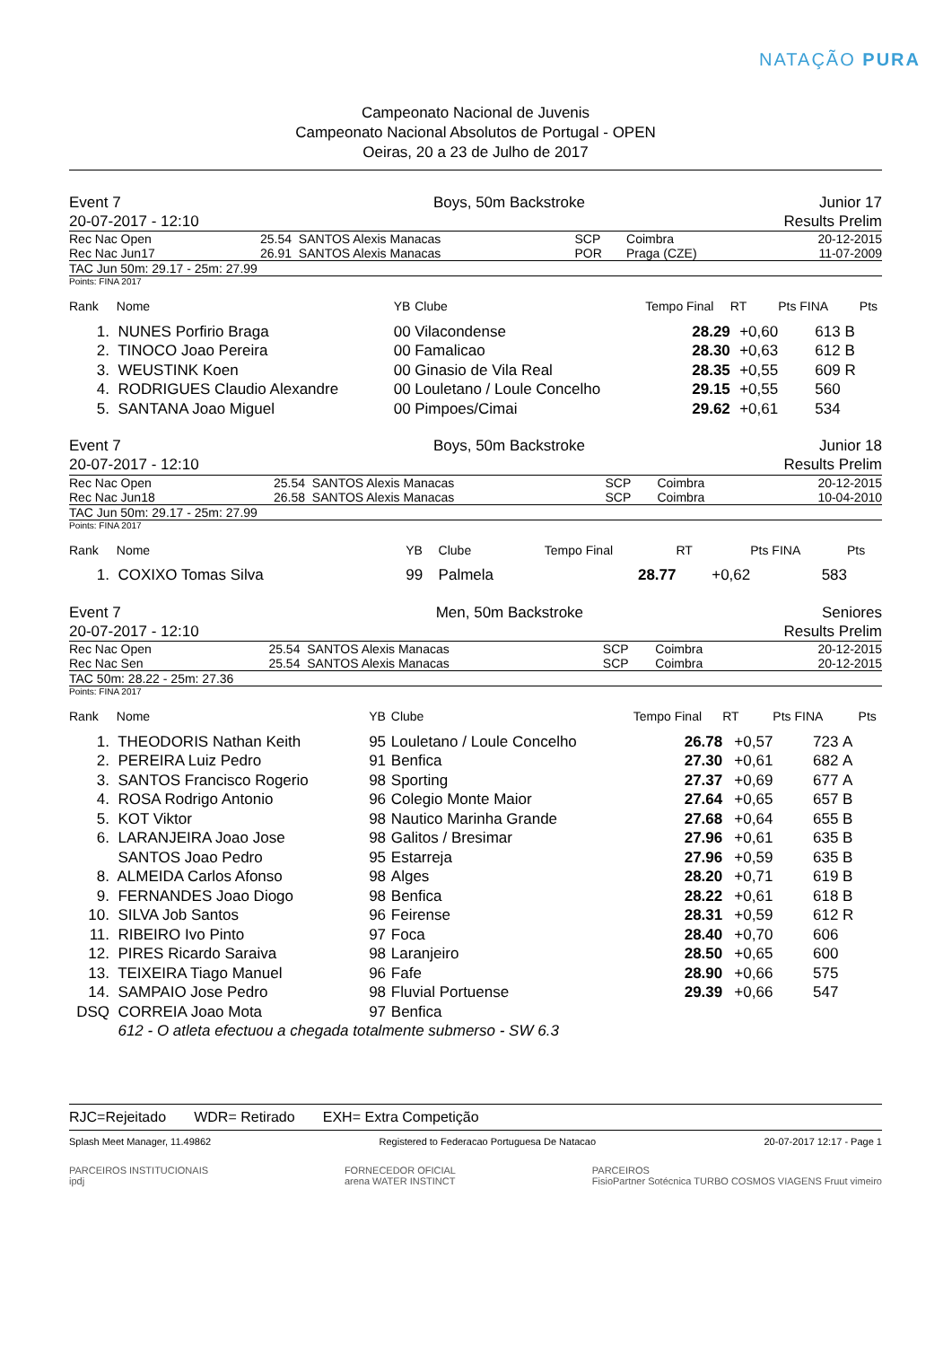NATAÇÃO PURA
Campeonato Nacional de Juvenis
Campeonato Nacional Absolutos de Portugal - OPEN
Oeiras, 20 a 23 de Julho de 2017
| Event 7 | Boys, 50m Backstroke | Junior 17 |
| 20-07-2017 - 12:10 | | Results Prelim |
| Rec Nac Open | 25.54 | SANTOS Alexis Manacas | SCP | Coimbra | 20-12-2015 |
| Rec Nac Jun17 | 26.91 | SANTOS Alexis Manacas | POR | Praga (CZE) | 11-07-2009 |
TAC Jun 50m: 29.17 - 25m: 27.99
Points: FINA 2017
| Rank | Nome | YB | Clube | Tempo Final | RT | Pts FINA | | Pts |
| --- | --- | --- | --- | --- | --- | --- | --- | --- |
| 1. | NUNES Porfirio Braga | 00 | Vilacondense | 28.29 | +0,60 | 613 | B | |
| 2. | TINOCO Joao Pereira | 00 | Famalicao | 28.30 | +0,63 | 612 | B | |
| 3. | WEUSTINK Koen | 00 | Ginasio de Vila Real | 28.35 | +0,55 | 609 | R | |
| 4. | RODRIGUES Claudio Alexandre | 00 | Louletano / Loule Concelho | 29.15 | +0,55 | 560 | | |
| 5. | SANTANA Joao Miguel | 00 | Pimpoes/Cimai | 29.62 | +0,61 | 534 | | |
| Event 7 | Boys, 50m Backstroke | Junior 18 |
| 20-07-2017 - 12:10 | | Results Prelim |
| Rec Nac Open | 25.54 | SANTOS Alexis Manacas | SCP | Coimbra | 20-12-2015 |
| Rec Nac Jun18 | 26.58 | SANTOS Alexis Manacas | SCP | Coimbra | 10-04-2010 |
TAC Jun 50m: 29.17 - 25m: 27.99
Points: FINA 2017
| Rank | Nome | YB | Clube | Tempo Final | RT | Pts FINA | | Pts |
| --- | --- | --- | --- | --- | --- | --- | --- | --- |
| 1. | COXIXO Tomas Silva | 99 | Palmela | 28.77 | +0,62 | 583 | | |
| Event 7 | Men, 50m Backstroke | Seniores |
| 20-07-2017 - 12:10 | | Results Prelim |
| Rec Nac Open | 25.54 | SANTOS Alexis Manacas | SCP | Coimbra | 20-12-2015 |
| Rec Nac Sen | 25.54 | SANTOS Alexis Manacas | SCP | Coimbra | 20-12-2015 |
TAC 50m: 28.22 - 25m: 27.36
Points: FINA 2017
| Rank | Nome | YB | Clube | Tempo Final | RT | Pts FINA | | Pts |
| --- | --- | --- | --- | --- | --- | --- | --- | --- |
| 1. | THEODORIS Nathan Keith | 95 | Louletano / Loule Concelho | 26.78 | +0,57 | 723 | A | |
| 2. | PEREIRA Luiz Pedro | 91 | Benfica | 27.30 | +0,61 | 682 | A | |
| 3. | SANTOS Francisco Rogerio | 98 | Sporting | 27.37 | +0,69 | 677 | A | |
| 4. | ROSA Rodrigo Antonio | 96 | Colegio Monte Maior | 27.64 | +0,65 | 657 | B | |
| 5. | KOT Viktor | 98 | Nautico Marinha Grande | 27.68 | +0,64 | 655 | B | |
| 6. | LARANJEIRA Joao Jose | 98 | Galitos / Bresimar | 27.96 | +0,61 | 635 | B | |
| | SANTOS Joao Pedro | 95 | Estarreja | 27.96 | +0,59 | 635 | B | |
| 8. | ALMEIDA Carlos Afonso | 98 | Alges | 28.20 | +0,71 | 619 | B | |
| 9. | FERNANDES Joao Diogo | 98 | Benfica | 28.22 | +0,61 | 618 | B | |
| 10. | SILVA Job Santos | 96 | Feirense | 28.31 | +0,59 | 612 | R | |
| 11. | RIBEIRO Ivo Pinto | 97 | Foca | 28.40 | +0,70 | 606 | | |
| 12. | PIRES Ricardo Saraiva | 98 | Laranjeiro | 28.50 | +0,65 | 600 | | |
| 13. | TEIXEIRA Tiago Manuel | 96 | Fafe | 28.90 | +0,66 | 575 | | |
| 14. | SAMPAIO Jose Pedro | 98 | Fluvial Portuense | 29.39 | +0,66 | 547 | | |
| DSQ | CORREIA Joao Mota | 97 | Benfica | | | | | |
| | 612 - O atleta efectuou a chegada totalmente submerso - SW 6.3 | | | | | | | |
RJC=Rejeitado WDR= Retirado EXH= Extra Competição
Splash Meet Manager, 11.49862 Registered to Federacao Portuguesa De Natacao 20-07-2017 12:17 - Page 1
PARCEIROS INSTITUCIONAIS
ipdj FORNECEDOR OFICIAL
arena WATER INSTINCT PARCEIROS
FisioPartner Sotécnica TURBO COSMOS VIAGENS Fruut vimeiro